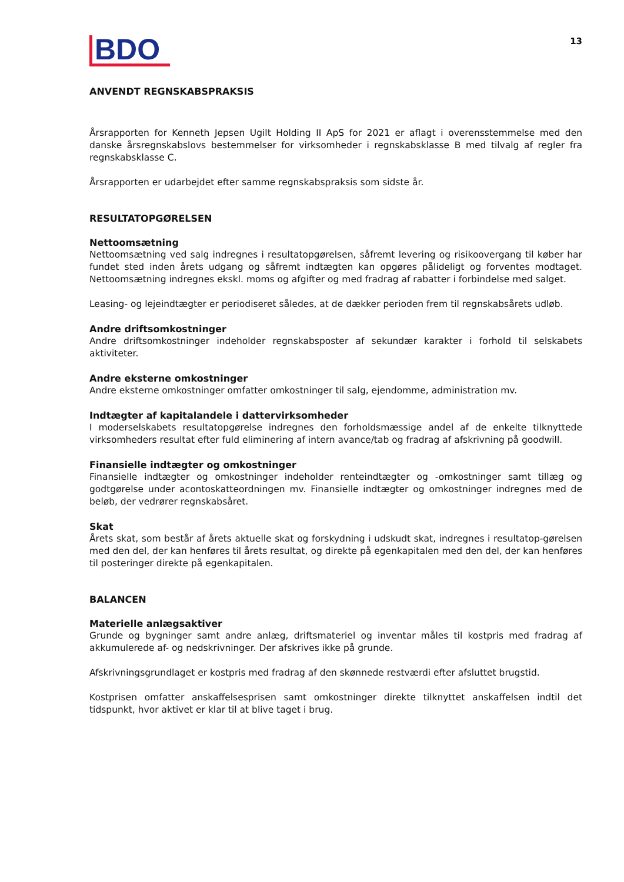BDO
13
ANVENDT REGNSKABSPRAKSIS
Årsrapporten for Kenneth Jepsen Ugilt Holding II ApS for 2021 er aflagt i overensstemmelse med den danske årsregnskabslovs bestemmelser for virksomheder i regnskabsklasse B med tilvalg af regler fra regnskabsklasse C.
Årsrapporten er udarbejdet efter samme regnskabspraksis som sidste år.
RESULTATOPGØRELSEN
Nettoomsætning
Nettoomsætning ved salg indregnes i resultatopgørelsen, såfremt levering og risikoovergang til køber har fundet sted inden årets udgang og såfremt indtægten kan opgøres pålideligt og forventes modtaget. Nettoomsætning indregnes ekskl. moms og afgifter og med fradrag af rabatter i forbindelse med salget.
Leasing- og lejeindtægter er periodiseret således, at de dækker perioden frem til regnskabsårets udløb.
Andre driftsomkostninger
Andre driftsomkostninger indeholder regnskabsposter af sekundær karakter i forhold til selskabets aktiviteter.
Andre eksterne omkostninger
Andre eksterne omkostninger omfatter omkostninger til salg, ejendomme, administration mv.
Indtægter af kapitalandele i dattervirksomheder
I moderselskabets resultatopgørelse indregnes den forholdsmæssige andel af de enkelte tilknyttede virksomheders resultat efter fuld eliminering af intern avance/tab og fradrag af afskrivning på goodwill.
Finansielle indtægter og omkostninger
Finansielle indtægter og omkostninger indeholder renteindtægter og -omkostninger samt tillæg og godtgørelse under acontoskatteordningen mv. Finansielle indtægter og omkostninger indregnes med de beløb, der vedrører regnskabsåret.
Skat
Årets skat, som består af årets aktuelle skat og forskydning i udskudt skat, indregnes i resultatop-gørelsen med den del, der kan henføres til årets resultat, og direkte på egenkapitalen med den del, der kan henføres til posteringer direkte på egenkapitalen.
BALANCEN
Materielle anlægsaktiver
Grunde og bygninger samt andre anlæg, driftsmateriel og inventar måles til kostpris med fradrag af akkumulerede af- og nedskrivninger. Der afskrives ikke på grunde.
Afskrivningsgrundlaget er kostpris med fradrag af den skønnede restværdi efter afsluttet brugstid.
Kostprisen omfatter anskaffelsesprisen samt omkostninger direkte tilknyttet anskaffelsen indtil det tidspunkt, hvor aktivet er klar til at blive taget i brug.